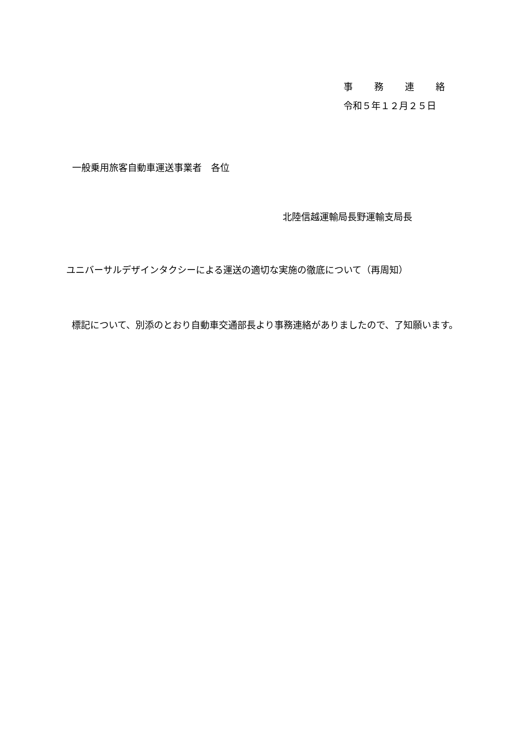事　　務　　連　　絡
令和５年１２月２５日
一般乗用旅客自動車運送事業者　各位
北陸信越運輸局長野運輸支局長
ユニバーサルデザインタクシーによる運送の適切な実施の徹底について（再周知）
　標記について、別添のとおり自動車交通部長より事務連絡がありましたので、了知願います。